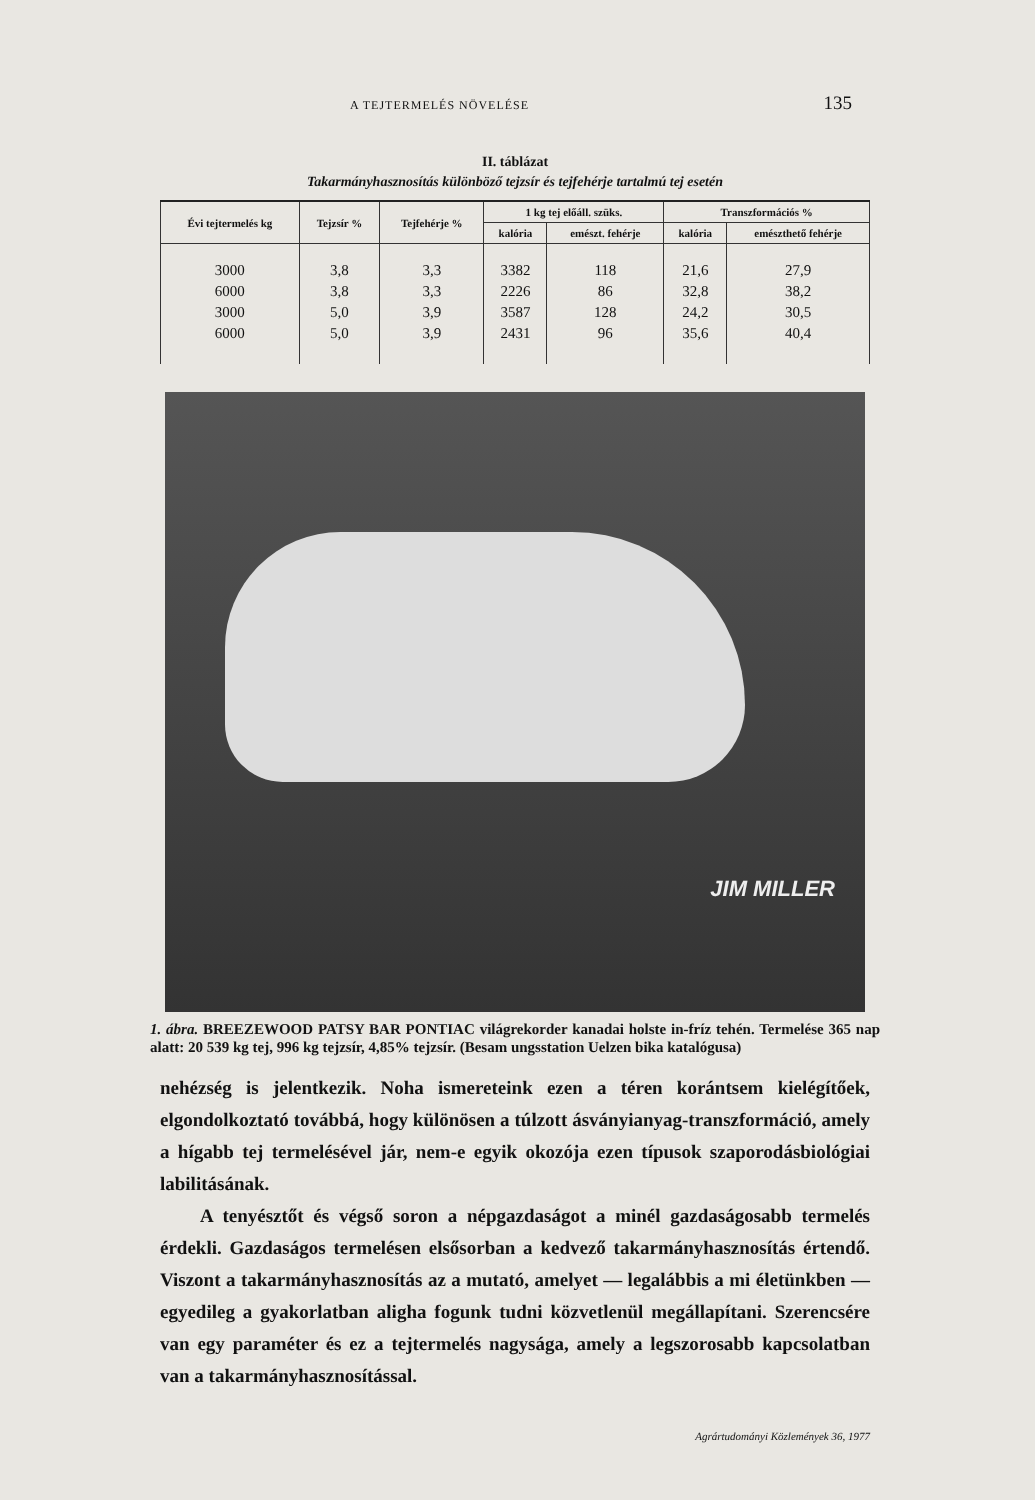A TEJTERMELÉS NÖVELÉSE 135
II. táblázat
Takarmányhasznosítás különböző tejzsír és tejfehérje tartalmú tej esetén
| Évi tejtermelés kg | Tejzsír % | Tejfehérje % | 1 kg tej előáll. szüks. | | Transzformációs % | |
| --- | --- | --- | --- | --- | --- | --- |
| | | | kalória | emészt. fehérje | kalória | emészthető fehérje |
| 3000 | 3,8 | 3,3 | 3382 | 118 | 21,6 | 27,9 |
| 6000 | 3,8 | 3,3 | 2226 | 86 | 32,8 | 38,2 |
| 3000 | 5,0 | 3,9 | 3587 | 128 | 24,2 | 30,5 |
| 6000 | 5,0 | 3,9 | 2431 | 96 | 35,6 | 40,4 |
JIM MILLER
1. ábra. BREEZEWOOD PATSY BAR PONTIAC világrekorder kanadai holste in-fríz tehén. Termelése 365 nap alatt: 20 539 kg tej, 996 kg tejzsír, 4,85% tejzsír. (Besam ungsstation Uelzen bika katalógusa)
nehézség is jelentkezik. Noha ismereteink ezen a téren korántsem kielégítőek, elgondolkoztató továbbá, hogy különösen a túlzott ásványianyag-transzformáció, amely a hígabb tej termelésével jár, nem-e egyik okozója ezen típusok szaporodásbiológiai labilitásának.
A tenyésztőt és végső soron a népgazdaságot a minél gazdaságosabb termelés érdekli. Gazdaságos termelésen elsősorban a kedvező takarmányhasznosítás értendő. Viszont a takarmányhasznosítás az a mutató, amelyet — legalábbis a mi életünkben — egyedileg a gyakorlatban aligha fogunk tudni közvetlenül megállapítani. Szerencsére van egy paraméter és ez a tejtermelés nagysága, amely a legszorosabb kapcsolatban van a takarmányhasznosítással.
Agrártudományi Közlemények 36, 1977